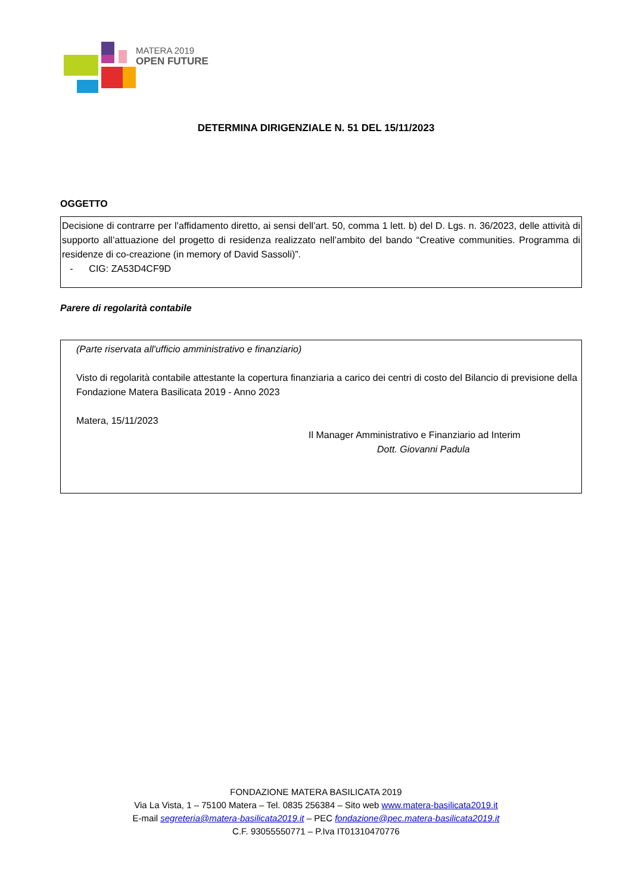MATERA 2019
OPEN FUTURE
DETERMINA DIRIGENZIALE N. 51 DEL 15/11/2023
OGGETTO
Decisione di contrarre per l’affidamento diretto, ai sensi dell’art. 50, comma 1 lett. b) del D. Lgs. n. 36/2023, delle attività di supporto all’attuazione del progetto di residenza realizzato nell’ambito del bando “Creative communities. Programma di residenze di co-creazione (in memory of David Sassoli)”.
- CIG: ZA53D4CF9D
Parere di regolarità contabile
(Parte riservata all'ufficio amministrativo e finanziario)
Visto di regolarità contabile attestante la copertura finanziaria a carico dei centri di costo del Bilancio di previsione della Fondazione Matera Basilicata 2019 - Anno 2023
Matera, 15/11/2023
Il Manager Amministrativo e Finanziario ad Interim
Dott. Giovanni Padula
FONDAZIONE MATERA BASILICATA 2019
Via La Vista, 1 – 75100 Matera – Tel. 0835 256384 – Sito web www.matera-basilicata2019.it
E-mail segreteria@matera-basilicata2019.it – PEC fondazione@pec.matera-basilicata2019.it
C.F. 93055550771 – P.Iva IT01310470776